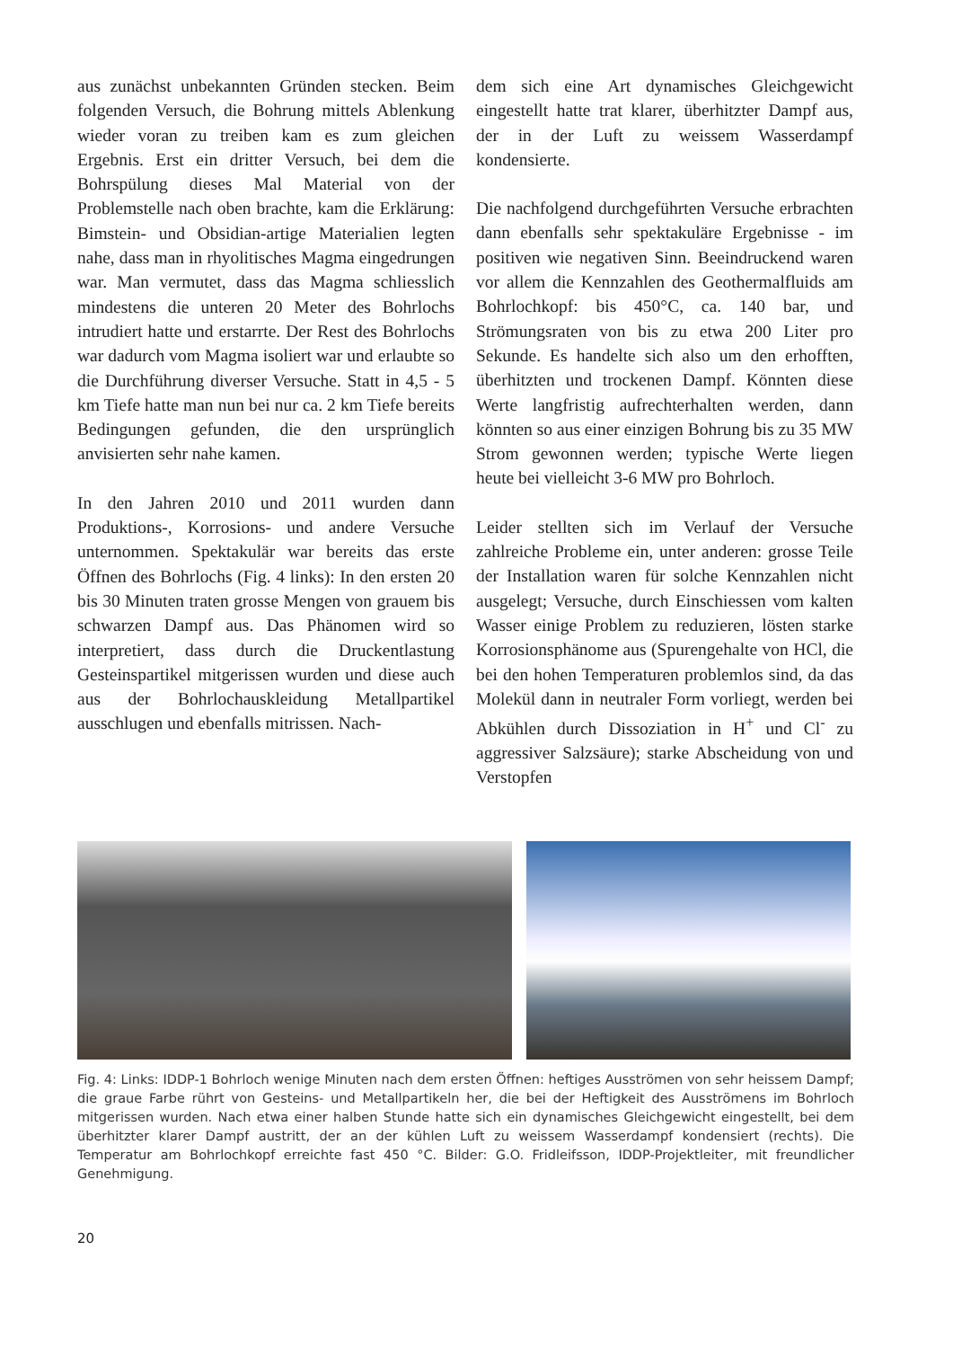aus zunächst unbekannten Gründen stecken. Beim folgenden Versuch, die Bohrung mittels Ablenkung wieder voran zu treiben kam es zum gleichen Ergebnis. Erst ein dritter Versuch, bei dem die Bohrspülung dieses Mal Material von der Problemstelle nach oben brachte, kam die Erklärung: Bimstein- und Obsidian-artige Materialien legten nahe, dass man in rhyolitisches Magma eingedrungen war. Man vermutet, dass das Magma schliesslich mindestens die unteren 20 Meter des Bohrlochs intrudiert hatte und erstarrte. Der Rest des Bohrlochs war dadurch vom Magma isoliert war und erlaubte so die Durchführung diverser Versuche. Statt in 4,5 - 5 km Tiefe hatte man nun bei nur ca. 2 km Tiefe bereits Bedingungen gefunden, die den ursprünglich anvisierten sehr nahe kamen.
In den Jahren 2010 und 2011 wurden dann Produktions-, Korrosions- und andere Versuche unternommen. Spektakulär war bereits das erste Öffnen des Bohrlochs (Fig. 4 links): In den ersten 20 bis 30 Minuten traten grosse Mengen von grauem bis schwarzen Dampf aus. Das Phänomen wird so interpretiert, dass durch die Druckentlastung Gesteinspartikel mitgerissen wurden und diese auch aus der Bohrlochauskleidung Metallpartikel ausschlugen und ebenfalls mitrissen. Nach-
dem sich eine Art dynamisches Gleichgewicht eingestellt hatte trat klarer, überhitzter Dampf aus, der in der Luft zu weissem Wasserdampf kondensierte.
Die nachfolgend durchgeführten Versuche erbrachten dann ebenfalls sehr spektakuläre Ergebnisse - im positiven wie negativen Sinn. Beeindruckend waren vor allem die Kennzahlen des Geothermalfluids am Bohrlochkopf: bis 450°C, ca. 140 bar, und Strömungsraten von bis zu etwa 200 Liter pro Sekunde. Es handelte sich also um den erhofften, überhitzten und trockenen Dampf. Könnten diese Werte langfristig aufrechterhalten werden, dann könnten so aus einer einzigen Bohrung bis zu 35 MW Strom gewonnen werden; typische Werte liegen heute bei vielleicht 3-6 MW pro Bohrloch.
Leider stellten sich im Verlauf der Versuche zahlreiche Probleme ein, unter anderen: grosse Teile der Installation waren für solche Kennzahlen nicht ausgelegt; Versuche, durch Einschiessen vom kalten Wasser einige Problem zu reduzieren, lösten starke Korrosionsphänome aus (Spurengehalte von HCl, die bei den hohen Temperaturen problemlos sind, da das Molekül dann in neutraler Form vorliegt, werden bei Abkühlen durch Dissoziation in H<sup>+</sup> und Cl<sup>-</sup> zu aggressiver Salzsäure); starke Abscheidung von und Verstopfen
Fig. 4: Links: IDDP-1 Bohrloch wenige Minuten nach dem ersten Öffnen: heftiges Ausströmen von sehr heissem Dampf; die graue Farbe rührt von Gesteins- und Metallpartikeln her, die bei der Heftigkeit des Ausströmens im Bohrloch mitgerissen wurden. Nach etwa einer halben Stunde hatte sich ein dynamisches Gleichgewicht eingestellt, bei dem überhitzter klarer Dampf austritt, der an der kühlen Luft zu weissem Wasserdampf kondensiert (rechts). Die Temperatur am Bohrlochkopf erreichte fast 450 °C. Bilder: G.O. Fridleifsson, IDDP-Projektleiter, mit freundlicher Genehmigung.
20